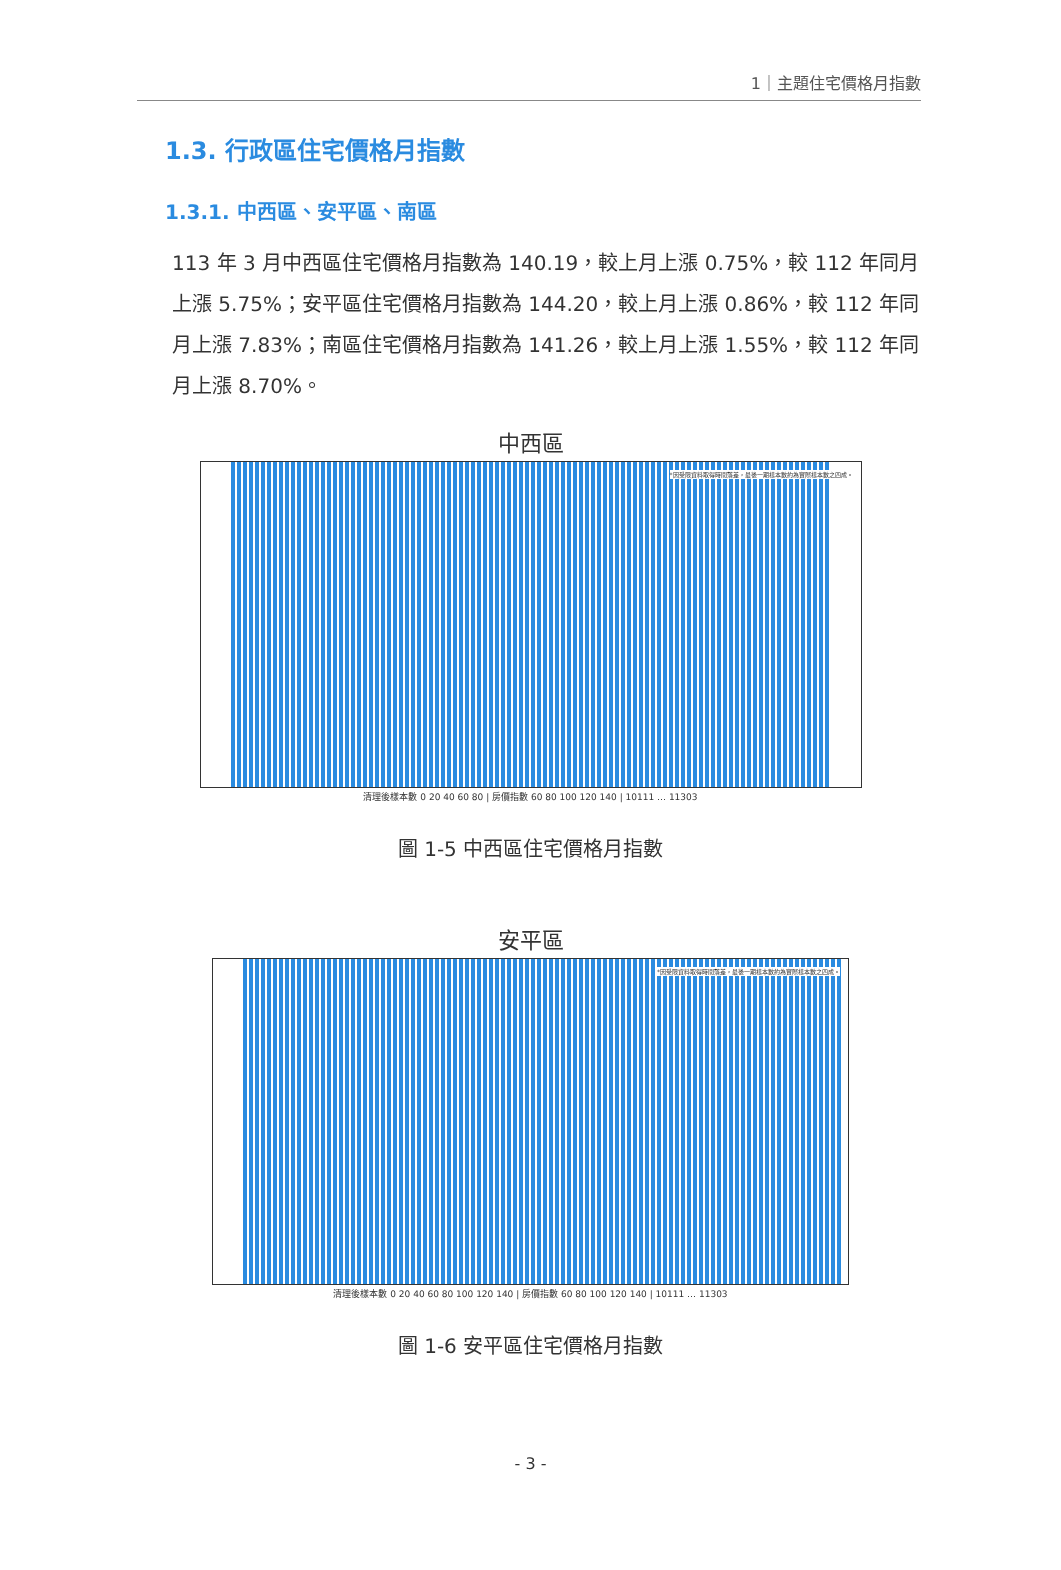1｜主題住宅價格月指數
1.3. 行政區住宅價格月指數
1.3.1. 中西區、安平區、南區
113 年 3 月中西區住宅價格月指數為 140.19，較上月上漲 0.75%，較 112 年同月上漲 5.75%；安平區住宅價格月指數為 144.20，較上月上漲 0.86%，較 112 年同月上漲 7.83%；南區住宅價格月指數為 141.26，較上月上漲 1.55%，較 112 年同月上漲 8.70%。
中西區
*因受限資料取得時間落差，最後一期樣本數約為實際樣本數之四成。
清理後樣本數 0 20 40 60 80 | 房價指數 60 80 100 120 140 | 10111 … 11303
圖 1-5 中西區住宅價格月指數
安平區
*因受限資料取得時間落差，最後一期樣本數約為實際樣本數之四成。
清理後樣本數 0 20 40 60 80 100 120 140 | 房價指數 60 80 100 120 140 | 10111 … 11303
圖 1-6 安平區住宅價格月指數
- 3 -